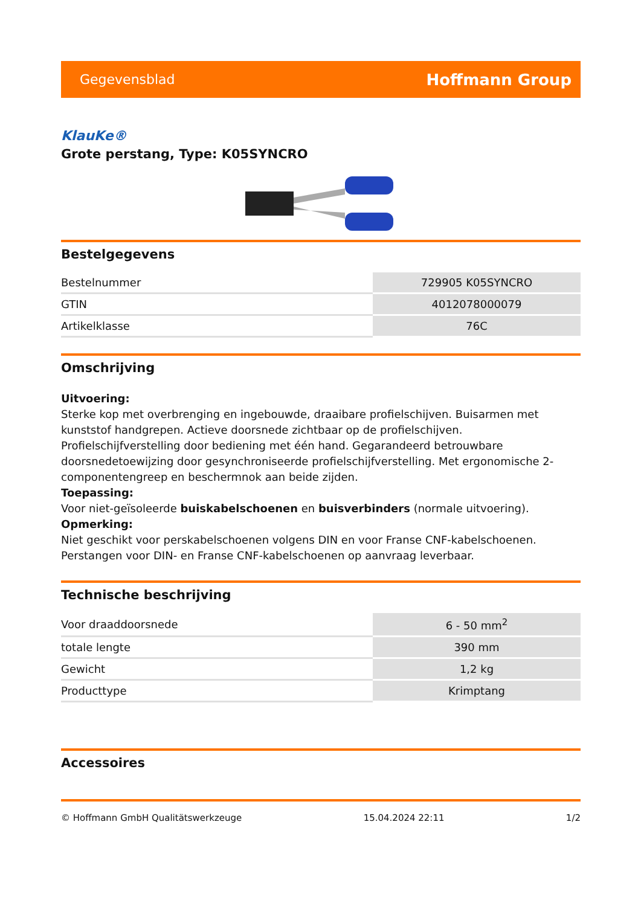Gegevensblad Hoffmann Group
KlauKe®
Grote perstang, Type: K05SYNCRO
Bestelgegevens
| Bestelnummer | 729905 K05SYNCRO |
| GTIN | 4012078000079 |
| Artikelklasse | 76C |
Omschrijving
Uitvoering:
Sterke kop met overbrenging en ingebouwde, draaibare profielschijven. Buisarmen met kunststof handgrepen. Actieve doorsnede zichtbaar op de profielschijven. Profielschijfverstelling door bediening met één hand. Gegarandeerd betrouwbare doorsnedetoewijzing door gesynchroniseerde profielschijfverstelling. Met ergonomische 2-componentengreep en beschermnok aan beide zijden.
Toepassing:
Voor niet-geïsoleerde buiskabelschoenen en buisverbinders (normale uitvoering).
Opmerking:
Niet geschikt voor perskabelschoenen volgens DIN en voor Franse CNF-kabelschoenen. Perstangen voor DIN- en Franse CNF-kabelschoenen op aanvraag leverbaar.
Technische beschrijving
| Voor draaddoorsnede | 6 - 50 mm<sup>2</sup> |
| totale lengte | 390 mm |
| Gewicht | 1,2 kg |
| Producttype | Krimptang |
Accessoires
© Hoffmann GmbH Qualitätswerkzeuge 15.04.2024 22:11 1/2